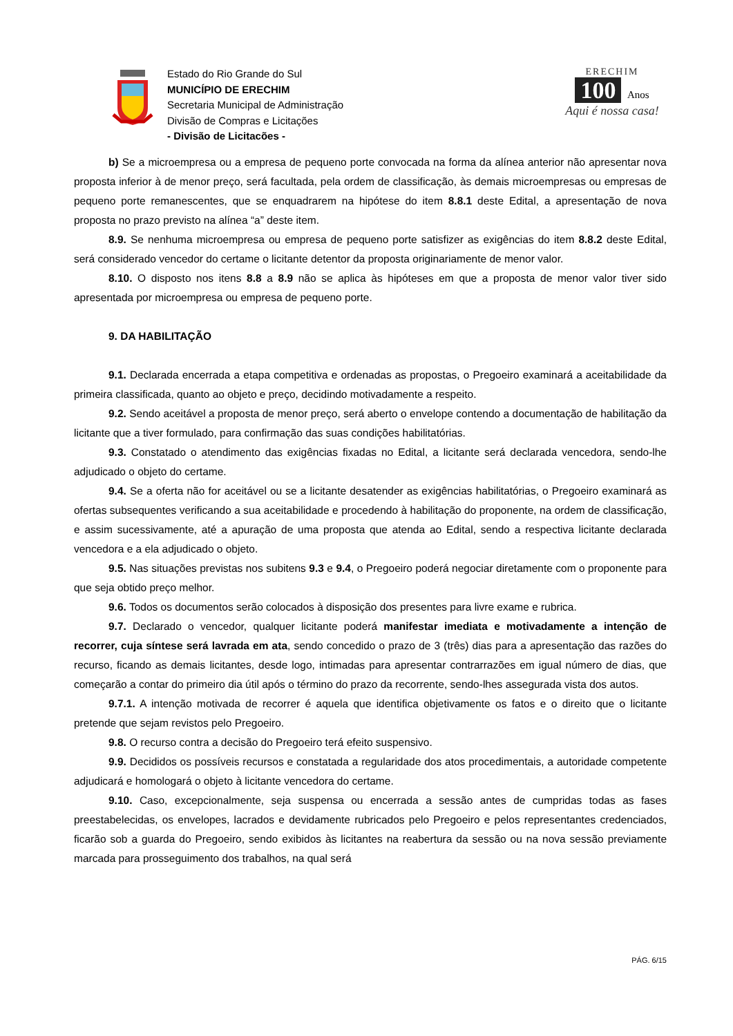Estado do Rio Grande do Sul
MUNICÍPIO DE ERECHIM
Secretaria Municipal de Administração
Divisão de Compras e Licitações
- Divisão de Licitacões -
ERECHIM
100 Anos
Aqui é nossa casa!
b) Se a microempresa ou a empresa de pequeno porte convocada na forma da alínea anterior não apresentar nova proposta inferior à de menor preço, será facultada, pela ordem de classificação, às demais microempresas ou empresas de pequeno porte remanescentes, que se enquadrarem na hipótese do item 8.8.1 deste Edital, a apresentação de nova proposta no prazo previsto na alínea “a” deste item.
8.9. Se nenhuma microempresa ou empresa de pequeno porte satisfizer as exigências do item 8.8.2 deste Edital, será considerado vencedor do certame o licitante detentor da proposta originariamente de menor valor.
8.10. O disposto nos itens 8.8 a 8.9 não se aplica às hipóteses em que a proposta de menor valor tiver sido apresentada por microempresa ou empresa de pequeno porte.
9. DA HABILITAÇÃO
9.1. Declarada encerrada a etapa competitiva e ordenadas as propostas, o Pregoeiro examinará a aceitabilidade da primeira classificada, quanto ao objeto e preço, decidindo motivadamente a respeito.
9.2. Sendo aceitável a proposta de menor preço, será aberto o envelope contendo a documentação de habilitação da licitante que a tiver formulado, para confirmação das suas condições habilitatórias.
9.3. Constatado o atendimento das exigências fixadas no Edital, a licitante será declarada vencedora, sendo-lhe adjudicado o objeto do certame.
9.4. Se a oferta não for aceitável ou se a licitante desatender as exigências habilitatórias, o Pregoeiro examinará as ofertas subsequentes verificando a sua aceitabilidade e procedendo à habilitação do proponente, na ordem de classificação, e assim sucessivamente, até a apuração de uma proposta que atenda ao Edital, sendo a respectiva licitante declarada vencedora e a ela adjudicado o objeto.
9.5. Nas situações previstas nos subitens 9.3 e 9.4, o Pregoeiro poderá negociar diretamente com o proponente para que seja obtido preço melhor.
9.6. Todos os documentos serão colocados à disposição dos presentes para livre exame e rubrica.
9.7. Declarado o vencedor, qualquer licitante poderá manifestar imediata e motivadamente a intenção de recorrer, cuja síntese será lavrada em ata, sendo concedido o prazo de 3 (três) dias para a apresentação das razões do recurso, ficando as demais licitantes, desde logo, intimadas para apresentar contrarrazões em igual número de dias, que começarão a contar do primeiro dia útil após o término do prazo da recorrente, sendo-lhes assegurada vista dos autos.
9.7.1. A intenção motivada de recorrer é aquela que identifica objetivamente os fatos e o direito que o licitante pretende que sejam revistos pelo Pregoeiro.
9.8. O recurso contra a decisão do Pregoeiro terá efeito suspensivo.
9.9. Decididos os possíveis recursos e constatada a regularidade dos atos procedimentais, a autoridade competente adjudicará e homologará o objeto à licitante vencedora do certame.
9.10. Caso, excepcionalmente, seja suspensa ou encerrada a sessão antes de cumpridas todas as fases preestabelecidas, os envelopes, lacrados e devidamente rubricados pelo Pregoeiro e pelos representantes credenciados, ficarão sob a guarda do Pregoeiro, sendo exibidos às licitantes na reabertura da sessão ou na nova sessão previamente marcada para prosseguimento dos trabalhos, na qual será
PÁG. 6/15